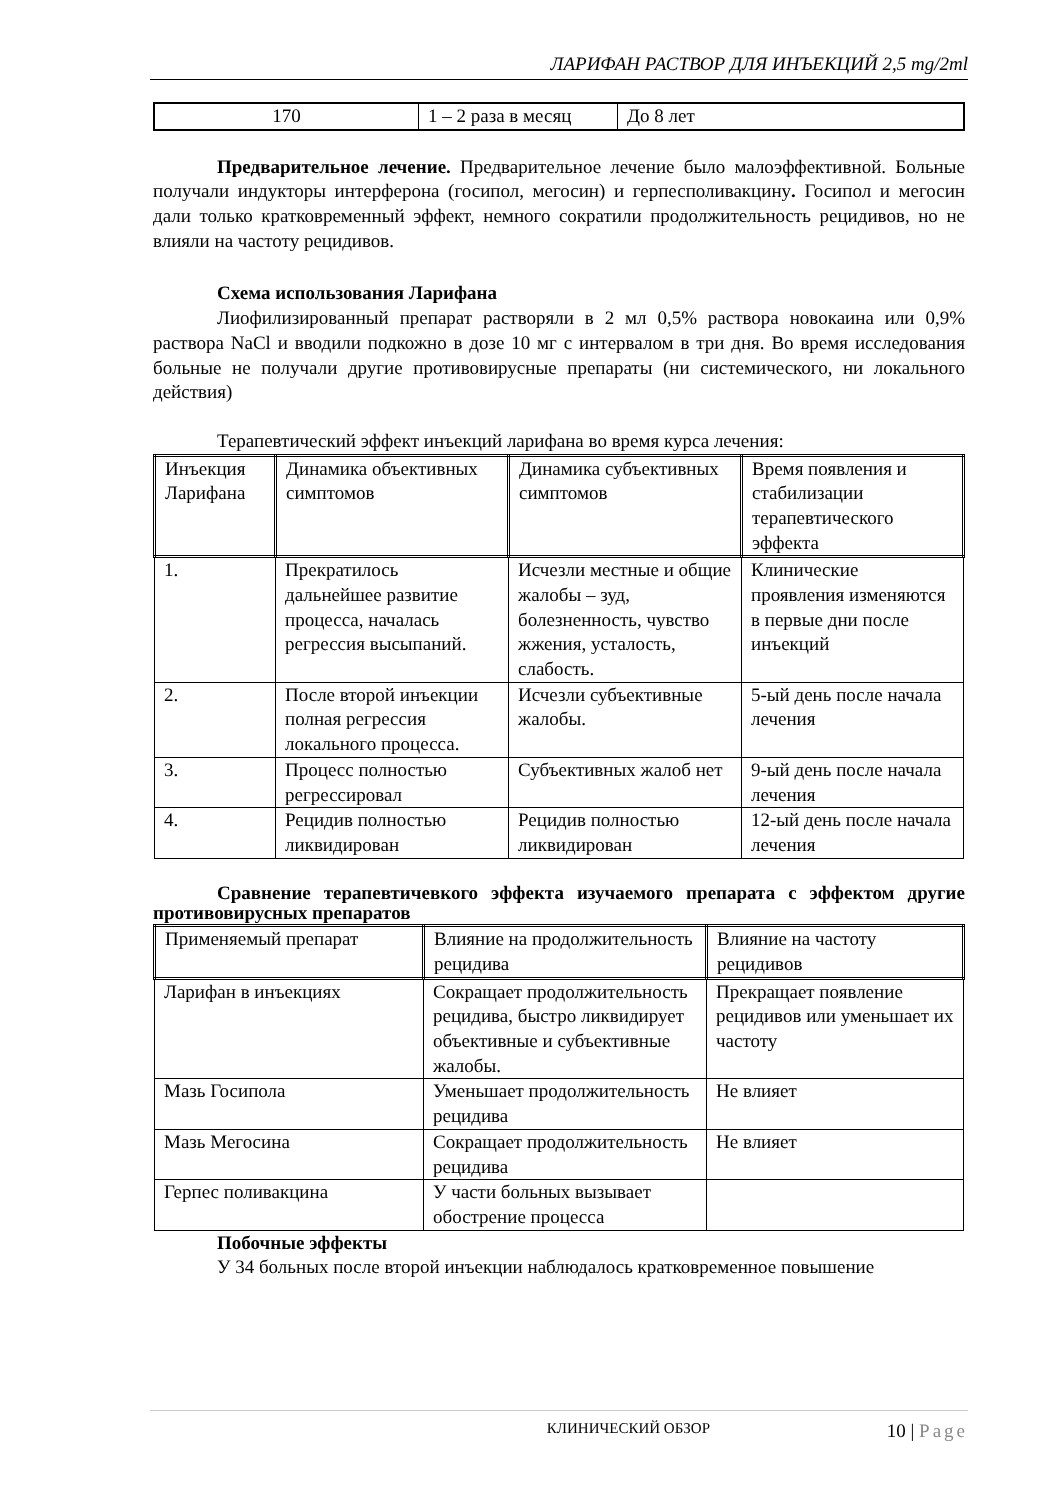ЛАРИФАН РАСТВОР ДЛЯ ИНЪЕКЦИЙ 2,5 mg/2ml
| 170 | 1 – 2 раза в месяц | До 8 лет |
Предварительное лечение. Предварительное лечение было малоэффективной. Больные получали индукторы интерферона (госипол, мегосин) и герпесполивакцину. Госипол и мегосин дали только кратковременный эффект, немного сократили продолжительность рецидивов, но не влияли на частоту рецидивов.
Схема использования Ларифана
Лиофилизированный препарат растворяли в 2 мл 0,5% раствора новокаина или 0,9% раствора NaCl и вводили подкожно в дозе 10 мг с интервалом в три дня. Во время исследования больные не получали другие противовирусные препараты (ни системического, ни локального действия)
Терапевтический эффект инъекций ларифана во время курса лечения:
| Инъекция Ларифана | Динамика объективных симптомов | Динамика субъективных симптомов | Время появления и стабилизации терапевтического эффекта |
| --- | --- | --- | --- |
| 1. | Прекратилось дальнейшее развитие процесса, началась регрессия высыпаний. | Исчезли местные и общие жалобы – зуд, болезненность, чувство жжения, усталость, слабость. | Клинические проявления изменяются в первые дни после инъекций |
| 2. | После второй инъекции полная регрессия локального процесса. | Исчезли субъективные жалобы. | 5-ый день после начала лечения |
| 3. | Процесс полностью регрессировал | Субъективных жалоб нет | 9-ый день после начала лечения |
| 4. | Рецидив полностью ликвидирован | Рецидив полностью ликвидирован | 12-ый день после начала лечения |
Сравнение терапевтичевкого эффекта изучаемого препарата с эффектом другие противовирусных препаратов
| Применяемый препарат | Влияние на продолжительность рецидива | Влияние на частоту рецидивов |
| --- | --- | --- |
| Ларифан в инъекциях | Сокращает продолжительность рецидива, быстро ликвидирует объективные и субъективные жалобы. | Прекращает появление рецидивов или уменьшает их частоту |
| Мазь Госипола | Уменьшает продолжительность рецидива | Не влияет |
| Мазь Мегосина | Сокращает продолжительность рецидива | Не влияет |
| Герпес поливакцина | У части больных вызывает обострение процесса | |
Побочные эффекты
У 34 больных после второй инъекции наблюдалось кратковременное повышение
КЛИНИЧЕСКИЙ ОБЗОР 10 | Page